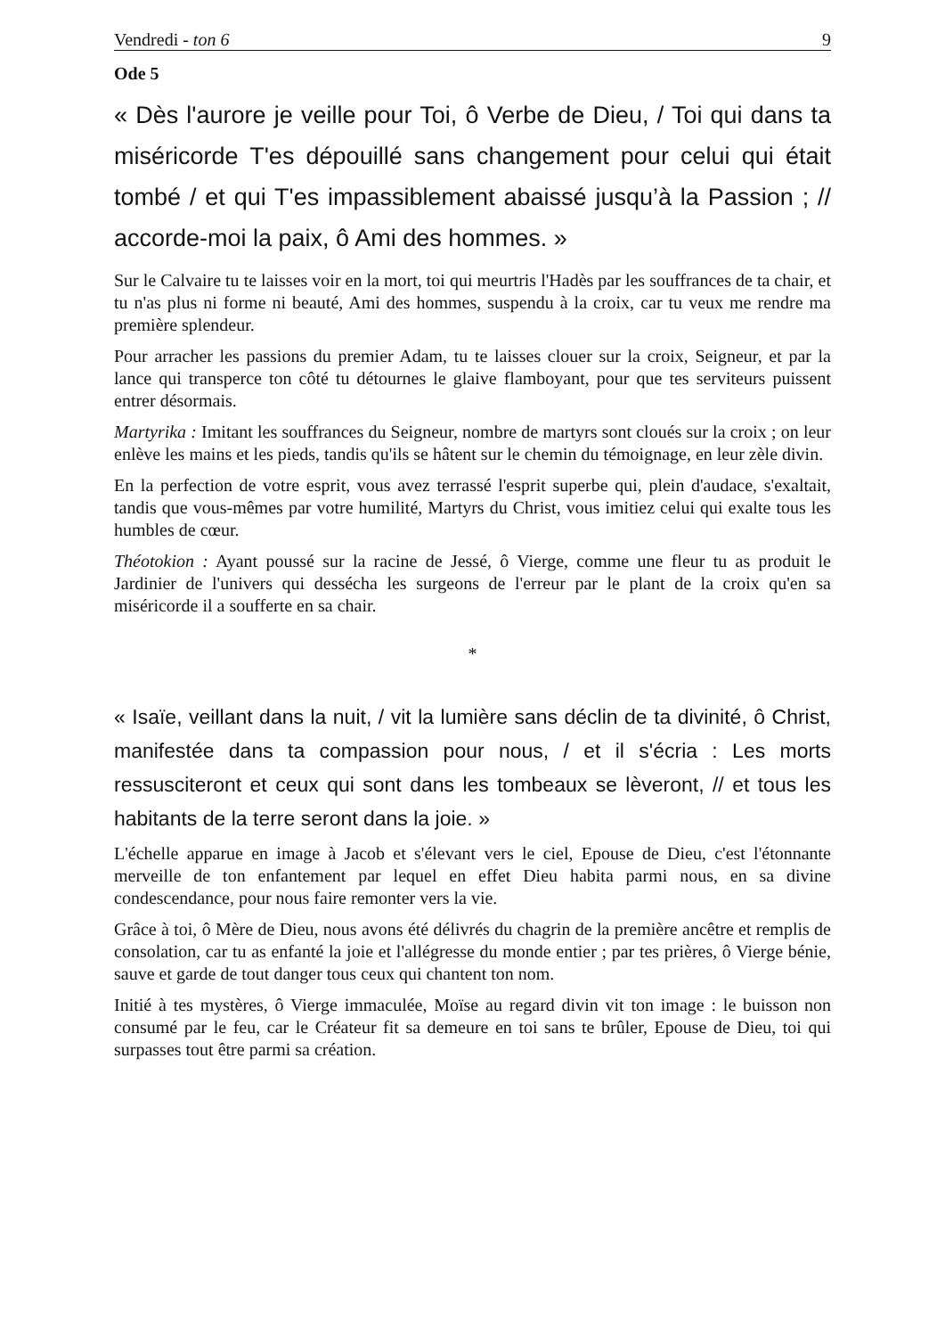Vendredi - ton 6 9
Ode 5
« Dès l'aurore je veille pour Toi, ô Verbe de Dieu, / Toi qui dans ta miséricorde T'es dépouillé sans changement pour celui qui était tombé / et qui T'es impassiblement abaissé jusqu’à la Passion ; // accorde-moi la paix, ô Ami des hommes. »
Sur le Calvaire tu te laisses voir en la mort, toi qui meurtris l'Hadès par les souffrances de ta chair, et tu n'as plus ni forme ni beauté, Ami des hommes, suspendu à la croix, car tu veux me rendre ma première splendeur.
Pour arracher les passions du premier Adam, tu te laisses clouer sur la croix, Seigneur, et par la lance qui transperce ton côté tu détournes le glaive flamboyant, pour que tes serviteurs puissent entrer désormais.
Martyrika : Imitant les souffrances du Seigneur, nombre de martyrs sont cloués sur la croix ; on leur enlève les mains et les pieds, tandis qu'ils se hâtent sur le chemin du témoignage, en leur zèle divin.
En la perfection de votre esprit, vous avez terrassé l'esprit superbe qui, plein d'audace, s'exaltait, tandis que vous-mêmes par votre humilité, Martyrs du Christ, vous imitiez celui qui exalte tous les humbles de cœur.
Théotokion : Ayant poussé sur la racine de Jessé, ô Vierge, comme une fleur tu as produit le Jardinier de l'univers qui dessécha les surgeons de l'erreur par le plant de la croix qu'en sa miséricorde il a soufferte en sa chair.
*
« Isaïe, veillant dans la nuit, / vit la lumière sans déclin de ta divinité, ô Christ, manifestée dans ta compassion pour nous, / et il s'écria : Les morts ressusciteront et ceux qui sont dans les tombeaux se lèveront, // et tous les habitants de la terre seront dans la joie. »
L'échelle apparue en image à Jacob et s'élevant vers le ciel, Epouse de Dieu, c'est l'étonnante merveille de ton enfantement par lequel en effet Dieu habita parmi nous, en sa divine condescendance, pour nous faire remonter vers la vie.
Grâce à toi, ô Mère de Dieu, nous avons été délivrés du chagrin de la première ancêtre et remplis de consolation, car tu as enfanté la joie et l'allégresse du monde entier ; par tes prières, ô Vierge bénie, sauve et garde de tout danger tous ceux qui chantent ton nom.
Initié à tes mystères, ô Vierge immaculée, Moïse au regard divin vit ton image : le buisson non consumé par le feu, car le Créateur fit sa demeure en toi sans te brûler, Epouse de Dieu, toi qui surpasses tout être parmi sa création.